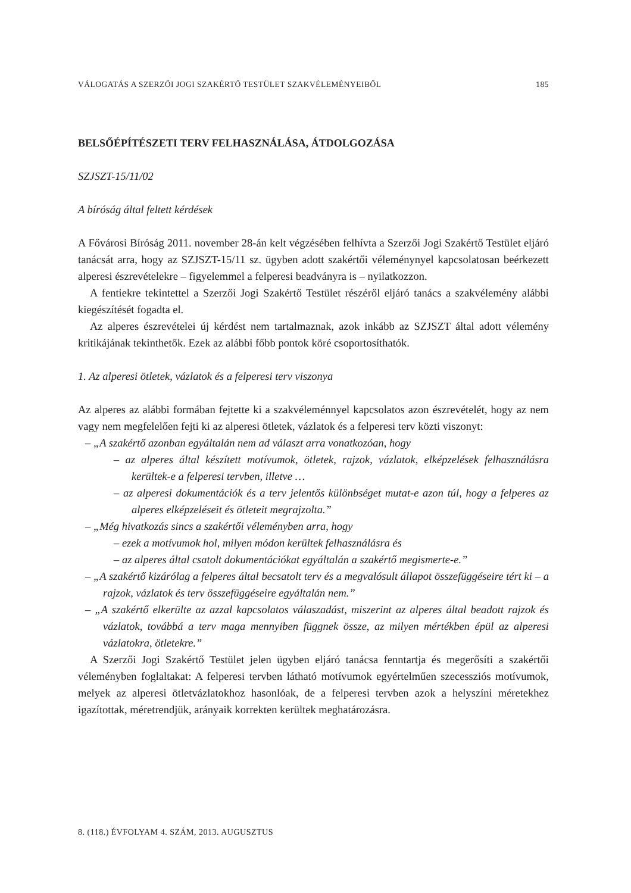VÁLOGATÁS A SZERZŐI JOGI SZAKÉRTŐ TESTÜLET SZAKVÉLEMÉNYEIBŐL 185
BELSŐÉPÍTÉSZETI TERV FELHASZNÁLÁSA, ÁTDOLGOZÁSA
SZJSZT-15/11/02
A bíróság által feltett kérdések
A Fővárosi Bíróság 2011. november 28-án kelt végzésében felhívta a Szerzői Jogi Szakértő Testület eljáró tanácsát arra, hogy az SZJSZT-15/11 sz. ügyben adott szakértői véleménynyel kapcsolatosan beérkezett alperesi észrevételekre – figyelemmel a felperesi beadványra is – nyilatkozzon.
A fentiekre tekintettel a Szerzői Jogi Szakértő Testület részéről eljáró tanács a szakvélemény alábbi kiegészítését fogadta el.
Az alperes észrevételei új kérdést nem tartalmaznak, azok inkább az SZJSZT által adott vélemény kritikájának tekinthetők. Ezek az alábbi főbb pontok köré csoportosíthatók.
1. Az alperesi ötletek, vázlatok és a felperesi terv viszonya
Az alperes az alábbi formában fejtette ki a szakvéleménnyel kapcsolatos azon észrevételét, hogy az nem vagy nem megfelelően fejti ki az alperesi ötletek, vázlatok és a felperesi terv közti viszonyt:
– „A szakértő azonban egyáltalán nem ad választ arra vonatkozóan, hogy
– az alperes által készített motívumok, ötletek, rajzok, vázlatok, elképzelések felhasználásra kerültek-e a felperesi tervben, illetve …
– az alperesi dokumentációk és a terv jelentős különbséget mutat-e azon túl, hogy a felperes az alperes elképzeléseit és ötleteit megrajzolta.”
– „Még hivatkozás sincs a szakértői véleményben arra, hogy
– ezek a motívumok hol, milyen módon kerültek felhasználásra és
– az alperes által csatolt dokumentációkat egyáltalán a szakértő megismerte-e.”
– „A szakértő kizárólag a felperes által becsatolt terv és a megvalósult állapot összefüggéseire tért ki – a rajzok, vázlatok és terv összefüggéseire egyáltalán nem.”
– „A szakértő elkerülte az azzal kapcsolatos válaszadást, miszerint az alperes által beadott rajzok és vázlatok, továbbá a terv maga mennyiben függnek össze, az milyen mértékben épül az alperesi vázlatokra, ötletekre.”
A Szerzői Jogi Szakértő Testület jelen ügyben eljáró tanácsa fenntartja és megerősíti a szakértői véleményben foglaltakat: A felperesi tervben látható motívumok egyértelműen szecessziós motívumok, melyek az alperesi ötletvázlatokhoz hasonlóak, de a felperesi tervben azok a helyszíni méretekhez igazítottak, méretrendjük, arányaik korrekten kerültek meghatározásra.
8. (118.) ÉVFOLYAM 4. SZÁM, 2013. AUGUSZTUS